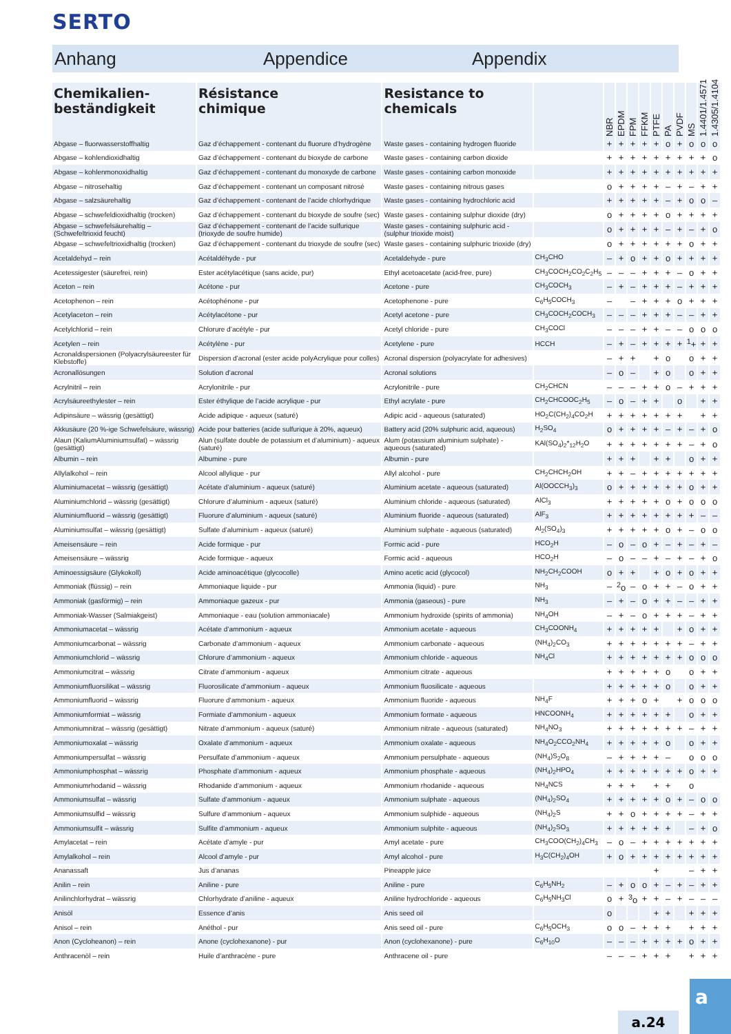SERTO
Anhang Appendice Appendix
| Chemikalien- beständigkeit | Résistance chimique | Resistance to chemicals | | NBR | EPDM | FPM | FFKM | PTFE | PA | PVDF | MS | 1.4401/1.4571 | 1.4305/1.4104 |
| --- | --- | --- | --- | --- | --- | --- | --- | --- | --- | --- | --- | --- | --- |
| Abgase – fluorwasserstoffhaltig | Gaz d’échappement - contenant du fluorure d’hydrogène | Waste gases - containing hydrogen fluoride | | + | + | + | + | + | o | + | o | o | o |
| Abgase – kohlendioxidhaltig | Gaz d’échappement - contenant du bioxyde de carbone | Waste gases - containing carbon dioxide | | + | + | + | + | + | + | + | + | + | o |
| Abgase – kohlenmonoxidhaltig | Gaz d’échappement - contenant du monoxyde de carbone | Waste gases - containing carbon monoxide | | + | + | + | + | + | + | + | + | + | + |
| Abgase – nitrosehaltig | Gaz d’échappement - contenant un composant nitrosé | Waste gases - containing nitrous gases | | o | + | + | + | + | – | + | – | + | + |
| Abgase – salzsäurehaltig | Gaz d’échappement - contenant de l’acide chlorhydrique | Waste gases - containing hydrochloric acid | | + | + | + | + | + | – | + | o | o | – |
| Abgase – schwefeldioxidhaltig (trocken) | Gaz d’échappement - contenant du bioxyde de soufre (sec) | Waste gases - containing sulphur dioxide (dry) | | o | + | + | + | + | o | + | + | + | + |
| Abgase – schwefelsäurehaltig – (Schwefeltrioxid feucht) | Gaz d’échappement - contenant de l’acide sulfurique (trioxyde de soufre humide) | Waste gases - containing sulphuric acid - (sulphur trioxide moist) | | o | + | + | + | + | – | + | – | + | o |
| Abgase – schwefeltrioxidhaltig (trocken) | Gaz d’échappement - contenant du trioxyde de soufre (sec) | Waste gases - containing sulphuric trioxide (dry) | | o | + | + | + | + | + | + | o | + | + |
| Acetaldehyd – rein | Acétaldéhyde - pur | Acetaldehyde - pure | CH<sub>3</sub>CHO | – | + | o | + | + | o | + | + | + | + |
| Acetessigester (säurefrei, rein) | Ester acétylacétique (sans acide, pur) | Ethyl acetoacetate (acid-free, pure) | CH<sub>3</sub>COCH<sub>2</sub>CO<sub>2</sub>C<sub>2</sub>H<sub>5</sub> | – | – | – | + | + | + | – | o | + | + |
| Aceton – rein | Acétone - pur | Acetone - pure | CH<sub>3</sub>COCH<sub>3</sub> | – | + | – | + | + | + | – | + | + | + |
| Acetophenon – rein | Acétophénone - pur | Acetophenone - pure | C<sub>6</sub>H<sub>5</sub>COCH<sub>3</sub> | – | | – | + | + | + | o | + | + | + |
| Acetylaceton – rein | Acétylacétone - pur | Acetyl acetone - pure | CH<sub>3</sub>COCH<sub>2</sub>COCH<sub>3</sub> | – | – | – | + | + | + | – | – | + | + |
| Acetylchlorid – rein | Chlorure d’acétyle - pur | Acetyl chloride - pure | CH<sub>3</sub>COCl | – | – | – | + | + | – | – | o | o | o |
| Acetylen – rein | Acétylène - pur | Acetylene - pure | HCCH | – | + | – | + | + | + | + | <sup>1</sup>+ | + | + |
| Acronaldispersionen (Polyacrylsäureester für Klebstoffe) | Dispersion d’acronal (ester acide polyAcrylique pour colles) | Acronal dispersion (polyacrylate for adhesives) | | – | + | + | | + | o | | o | + | + |
| Acronallösungen | Solution d’acronal | Acronal solutions | | – | o | – | | + | o | | o | + | + |
| Acrylnitril – rein | Acrylonitrile - pur | Acrylonitrile - pure | CH<sub>2</sub>CHCN | – | – | – | + | + | o | – | + | + | + |
| Acrylsäureethylester – rein | Ester éthylique de l’acide acrylique - pur | Ethyl acrylate - pure | CH<sub>2</sub>CHCOOC<sub>2</sub>H<sub>5</sub> | – | o | – | + | + | | o | | + | + |
| Adipinsäure – wässrig (gesättigt) | Acide adipique - aqueux (saturé) | Adipic acid - aqueous (saturated) | HO<sub>2</sub>C(CH<sub>2</sub>)<sub>4</sub>CO<sub>2</sub>H | + | + | + | + | + | + | + | | + | + |
| Akkusäure (20 %-ige Schwefelsäure, wässrig) | Acide pour batteries (acide sulfurique à 20%, aqueux) | Battery acid (20% sulphuric acid, aqueous) | H<sub>2</sub>SO<sub>4</sub> | o | + | + | + | + | – | + | – | + | o |
| Alaun (KaliumAluminiumsulfat) – wässrig (gesättigt) | Alun (sulfate double de potassium et d’aluminium) - aqueux (saturé) | Alum (potassium aluminium sulphate) - aqueous (saturated) | KAl(SO<sub>4</sub>)<sub>2</sub>*<sub>12</sub>H<sub>2</sub>O | + | + | + | + | + | + | + | – | + | o |
| Albumin – rein | Albumine - pure | Albumin - pure | | + | + | + | | + | + | | o | + | + |
| Allylalkohol – rein | Alcool allylique - pur | Allyl alcohol - pure | CH<sub>2</sub>CHCH<sub>2</sub>OH | + | + | – | + | + | + | + | + | + | + |
| Aluminiumacetat – wässrig (gesättigt) | Acétate d’aluminium - aqueux (saturé) | Aluminium acetate - aqueous (saturated) | Al(OOCCH<sub>3</sub>)<sub>3</sub> | o | + | + | + | + | + | + | o | + | + |
| Aluminiumchlorid – wässrig (gesättigt) | Chlorure d’aluminium - aqueux (saturé) | Aluminium chloride - aqueous (saturated) | AlCl<sub>3</sub> | + | + | + | + | + | o | + | o | o | o |
| Aluminiumfluorid – wässrig (gesättigt) | Fluorure d’aluminium - aqueux (saturé) | Aluminium fluoride - aqueous (saturated) | AlF<sub>3</sub> | + | + | + | + | + | + | + | + | – | – |
| Aluminiumsulfat – wässrig (gesättigt) | Sulfate d’aluminium - aqueux (saturé) | Aluminium sulphate - aqueous (saturated) | Al<sub>2</sub>(SO<sub>4</sub>)<sub>3</sub> | + | + | + | + | + | o | + | – | o | o |
| Ameisensäure – rein | Acide formique - pur | Formic acid - pure | HCO<sub>2</sub>H | – | o | – | o | + | – | + | – | + | – |
| Ameisensäure – wässrig | Acide formique - aqueux | Formic acid - aqueous | HCO<sub>2</sub>H | – | o | – | – | + | – | + | – | + | o |
| Aminoessigsäure (Glykokoll) | Acide aminoacétique (glycocolle) | Amino acetic acid (glycocol) | NH<sub>2</sub>CH<sub>2</sub>COOH | o | + | + | | + | o | + | o | + | + |
| Ammoniak (flüssig) – rein | Ammoniaque liquide - pur | Ammonia (liquid) - pure | NH<sub>3</sub> | – | <sup>2</sup> o | – | o | + | + | – | o | + | + |
| Ammoniak (gasförmig) – rein | Ammoniaque gazeux - pur | Ammonia (gaseous) - pure | NH<sub>3</sub> | – | + | – | o | + | + | – | – | + | + |
| Ammoniak-Wasser (Salmiakgeist) | Ammoniaque - eau (solution ammoniacale) | Ammonium hydroxide (spirits of ammonia) | NH<sub>4</sub>OH | – | + | – | o | + | + | + | – | + | + |
| Ammoniumacetat – wässrig | Acétate d’ammonium - aqueux | Ammonium acetate - aqueous | CH<sub>3</sub>COONH<sub>4</sub> | + | + | + | + | + | | + | o | + | + |
| Ammoniumcarbonat – wässrig | Carbonate d’ammonium - aqueux | Ammonium carbonate - aqueous | (NH<sub>4</sub>)<sub>2</sub>CO<sub>3</sub> | + | + | + | + | + | + | + | – | + | + |
| Ammoniumchlorid – wässrig | Chlorure d’ammonium - aqueux | Ammonium chloride - aqueous | NH<sub>4</sub>Cl | + | + | + | + | + | + | + | o | o | o |
| Ammoniumcitrat – wässrig | Citrate d’ammonium - aqueux | Ammonium citrate - aqueous | | + | + | + | + | + | o | | o | + | + |
| Ammoniumfluorsilikat – wässrig | Fluorosilicate d’ammonium - aqueux | Ammonium fluosilicate - aqueous | | + | + | + | + | + | o | | o | + | + |
| Ammoniumfluorid – wässrig | Fluorure d’ammonium - aqueux | Ammonium fluoride - aqueous | NH<sub>4</sub>F | + | + | + | o | + | | + | o | o | o |
| Ammoniumformiat – wässrig | Formiate d’ammonium - aqueux | Ammonium formate - aqueous | HNCOONH<sub>4</sub> | + | + | + | + | + | + | | o | + | + |
| Ammoniumnitrat – wässrig (gesättigt) | Nitrate d’ammonium - aqueux (saturé) | Ammonium nitrate - aqueous (saturated) | NH<sub>4</sub>NO<sub>3</sub> | + | + | + | + | + | + | + | – | + | + |
| Ammoniumoxalat – wässrig | Oxalate d’ammonium - aqueux | Ammonium oxalate - aqueous | NH<sub>4</sub>O<sub>2</sub>CCO<sub>2</sub>NH<sub>4</sub> | + | + | + | + | + | o | | o | + | + |
| Ammoniumpersulfat – wässrig | Persulfate d’ammonium - aqueux | Ammonium persulphate - aqueous | (NH<sub>4</sub>)S<sub>2</sub>O<sub>8</sub> | – | + | + | + | + | – | | o | o | o |
| Ammoniumphosphat – wässrig | Phosphate d’ammonium - aqueux | Ammonium phosphate - aqueous | (NH<sub>4</sub>)<sub>2</sub>HPO<sub>4</sub> | + | + | + | + | + | + | + | o | + | + |
| Ammoniumrhodanid – wässrig | Rhodanide d’ammonium - aqueux | Ammonium rhodanide - aqueous | NH<sub>4</sub>NCS | + | + | + | | + | + | | o | | |
| Ammoniumsulfat – wässrig | Sulfate d’ammonium - aqueux | Ammonium sulphate - aqueous | (NH<sub>4</sub>)<sub>2</sub>SO<sub>4</sub> | + | + | + | + | + | o | + | – | o | o |
| Ammoniumsulfid – wässrig | Sulfure d’ammonium - aqueux | Ammonium sulphide - aqueous | (NH<sub>4</sub>)<sub>2</sub>S | + | + | o | + | + | + | + | – | + | + |
| Ammoniumsulfit – wässrig | Sulfite d’ammonium - aqueux | Ammonium sulphite - aqueous | (NH<sub>4</sub>)<sub>2</sub>SO<sub>3</sub> | + | + | + | + | + | + | | – | + | o |
| Amylacetat – rein | Acétate d’amyle - pur | Amyl acetate - pure | CH<sub>3</sub>COO(CH<sub>2</sub>)<sub>4</sub>CH<sub>3</sub> | – | o | – | + | + | + | + | + | + | + |
| Amylalkohol – rein | Alcool d’amyle - pur | Amyl alcohol - pure | H<sub>3</sub>C(CH<sub>2</sub>)<sub>4</sub>OH | + | o | + | + | + | + | + | + | + | + |
| Ananassaft | Jus d’ananas | Pineapple juice | | | | | | + | | | – | + | + |
| Anilin – rein | Aniline - pure | Aniline - pure | C<sub>6</sub>H<sub>5</sub>NH<sub>2</sub> | – | + | o | o | + | – | + | – | + | + |
| Anilinchlorhydrat – wässrig | Chlorhydrate d’aniline - aqueux | Aniline hydrochloride - aqueous | C<sub>6</sub>H<sub>5</sub>NH<sub>3</sub>Cl | o | + | <sup>3</sup> o | + | + | – | + | – | – | – |
| Anisöl | Essence d’anis | Anis seed oil | | o | | | | + | + | | + | + | + |
| Anisol – rein | Anéthol - pur | Anis seed oil - pure | C<sub>6</sub>H<sub>5</sub>OCH<sub>3</sub> | o | o | – | + | + | + | | + | + | + |
| Anon (Cycloheanon) – rein | Anone (cyclohexanone) - pur | Anon (cyclohexanone) - pure | C<sub>6</sub>H<sub>10</sub>O | – | – | – | + | + | + | + | o | + | + |
| Anthracenöl – rein | Huile d’anthracène - pure | Anthracene oil - pure | | – | – | – | + | + | + | | + | + | + |
a
a.24